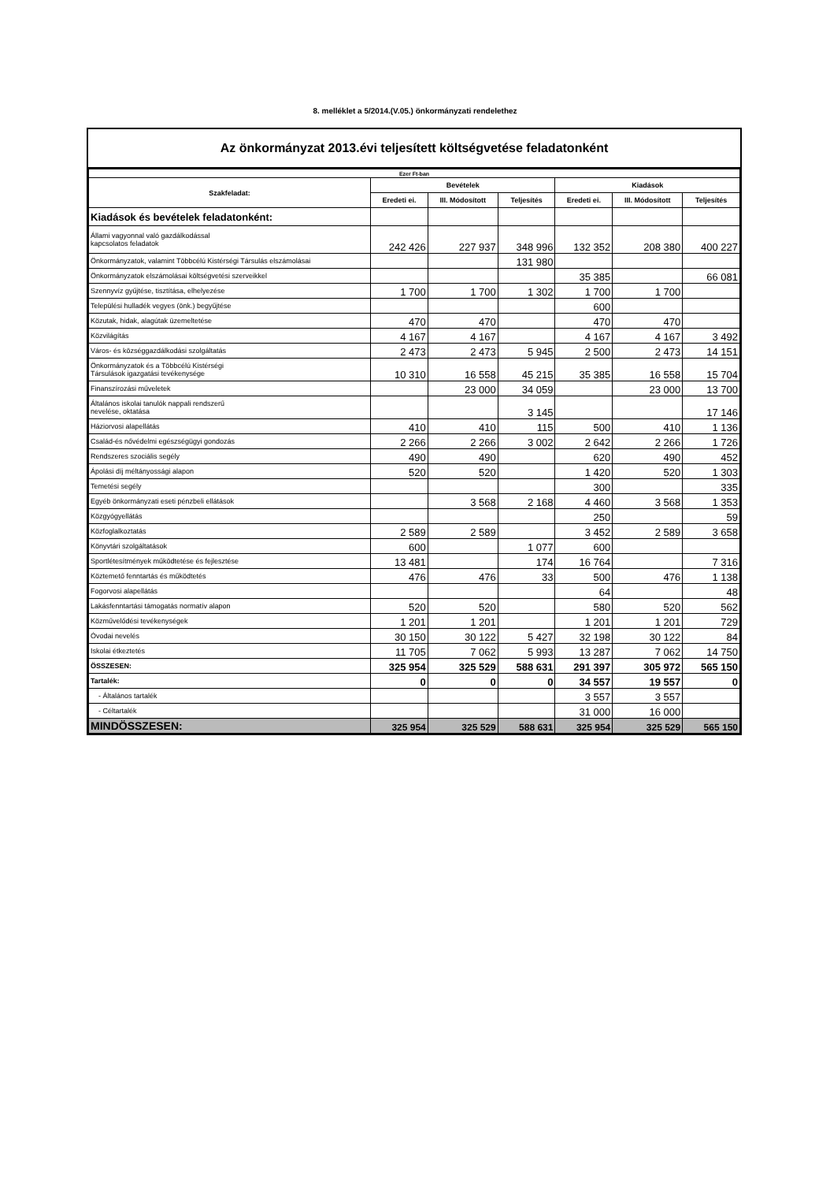8. melléklet a 5/2014.(V.05.) önkormányzati rendelethez
Az önkormányzat 2013.évi teljesített költségvetése feladatonként
| Ezer Ft-ban | | | | | | |
| --- | --- | --- | --- | --- | --- | --- |
| Szakfeladat: | Bevételek | | | Kiadások | | |
| | Eredeti ei. | III. Módosított | Teljesítés | Eredeti ei. | III. Módosított | Teljesítés |
| Kiadások és bevételek feladatonként: | | | | | | |
| Állami vagyonnal való gazdálkodással kapcsolatos feladatok | 242 426 | 227 937 | 348 996 | 132 352 | 208 380 | 400 227 |
| Önkormányzatok, valamint Többcélú Kistérségi Társulás elszámolásai | | | 131 980 | | | |
| Önkormányzatok elszámolásai költségvetési szerveikkel | | | | 35 385 | | 66 081 |
| Szennyvíz gyűjtése, tisztítása, elhelyezése | 1 700 | 1 700 | 1 302 | 1 700 | 1 700 | |
| Települési hulladék vegyes (önk.) begyűjtése | | | | 600 | | |
| Közutak, hidak, alagútak üzemeltetése | 470 | 470 | | 470 | 470 | |
| Közvilágítás | 4 167 | 4 167 | | 4 167 | 4 167 | 3 492 |
| Város- és községgazdálkodási szolgáltatás | 2 473 | 2 473 | 5 945 | 2 500 | 2 473 | 14 151 |
| Önkormányzatok és a Többcélú Kistérségi Társulások igazgatási tevékenysége | 10 310 | 16 558 | 45 215 | 35 385 | 16 558 | 15 704 |
| Finanszírozási műveletek | | 23 000 | 34 059 | | 23 000 | 13 700 |
| Általános iskolai tanulók nappali rendszerű nevelése, oktatása | | | 3 145 | | | 17 146 |
| Háziorvosi alapellátás | 410 | 410 | 115 | 500 | 410 | 1 136 |
| Család-és nővédelmi egészségügyi gondozás | 2 266 | 2 266 | 3 002 | 2 642 | 2 266 | 1 726 |
| Rendszeres szociális segély | 490 | 490 | | 620 | 490 | 452 |
| Ápolási díj méltányossági alapon | 520 | 520 | | 1 420 | 520 | 1 303 |
| Temetési segély | | | | 300 | | 335 |
| Egyéb önkormányzati eseti pénzbeli ellátások | | 3 568 | 2 168 | 4 460 | 3 568 | 1 353 |
| Közgyógyellátás | | | | 250 | | 59 |
| Közfoglalkoztatás | 2 589 | 2 589 | | 3 452 | 2 589 | 3 658 |
| Könyvtári szolgáltatások | 600 | | 1 077 | 600 | | |
| Sportlétesítmények működtetése és fejlesztése | 13 481 | | 174 | 16 764 | | 7 316 |
| Köztemető fenntartás és működtetés | 476 | 476 | 33 | 500 | 476 | 1 138 |
| Fogorvosi alapellátás | | | | 64 | | 48 |
| Lakásfenntartási támogatás normatív alapon | 520 | 520 | | 580 | 520 | 562 |
| Közművelődési tevékenységek | 1 201 | 1 201 | | 1 201 | 1 201 | 729 |
| Óvodai nevelés | 30 150 | 30 122 | 5 427 | 32 198 | 30 122 | 84 |
| Iskolai étkeztetés | 11 705 | 7 062 | 5 993 | 13 287 | 7 062 | 14 750 |
| ÖSSZESEN: | 325 954 | 325 529 | 588 631 | 291 397 | 305 972 | 565 150 |
| Tartalék: | 0 | 0 | 0 | 34 557 | 19 557 | 0 |
| - Általános tartalék | | | | 3 557 | 3 557 | |
| - Céltartalék | | | | 31 000 | 16 000 | |
| MINDÖSSZESEN: | 325 954 | 325 529 | 588 631 | 325 954 | 325 529 | 565 150 |